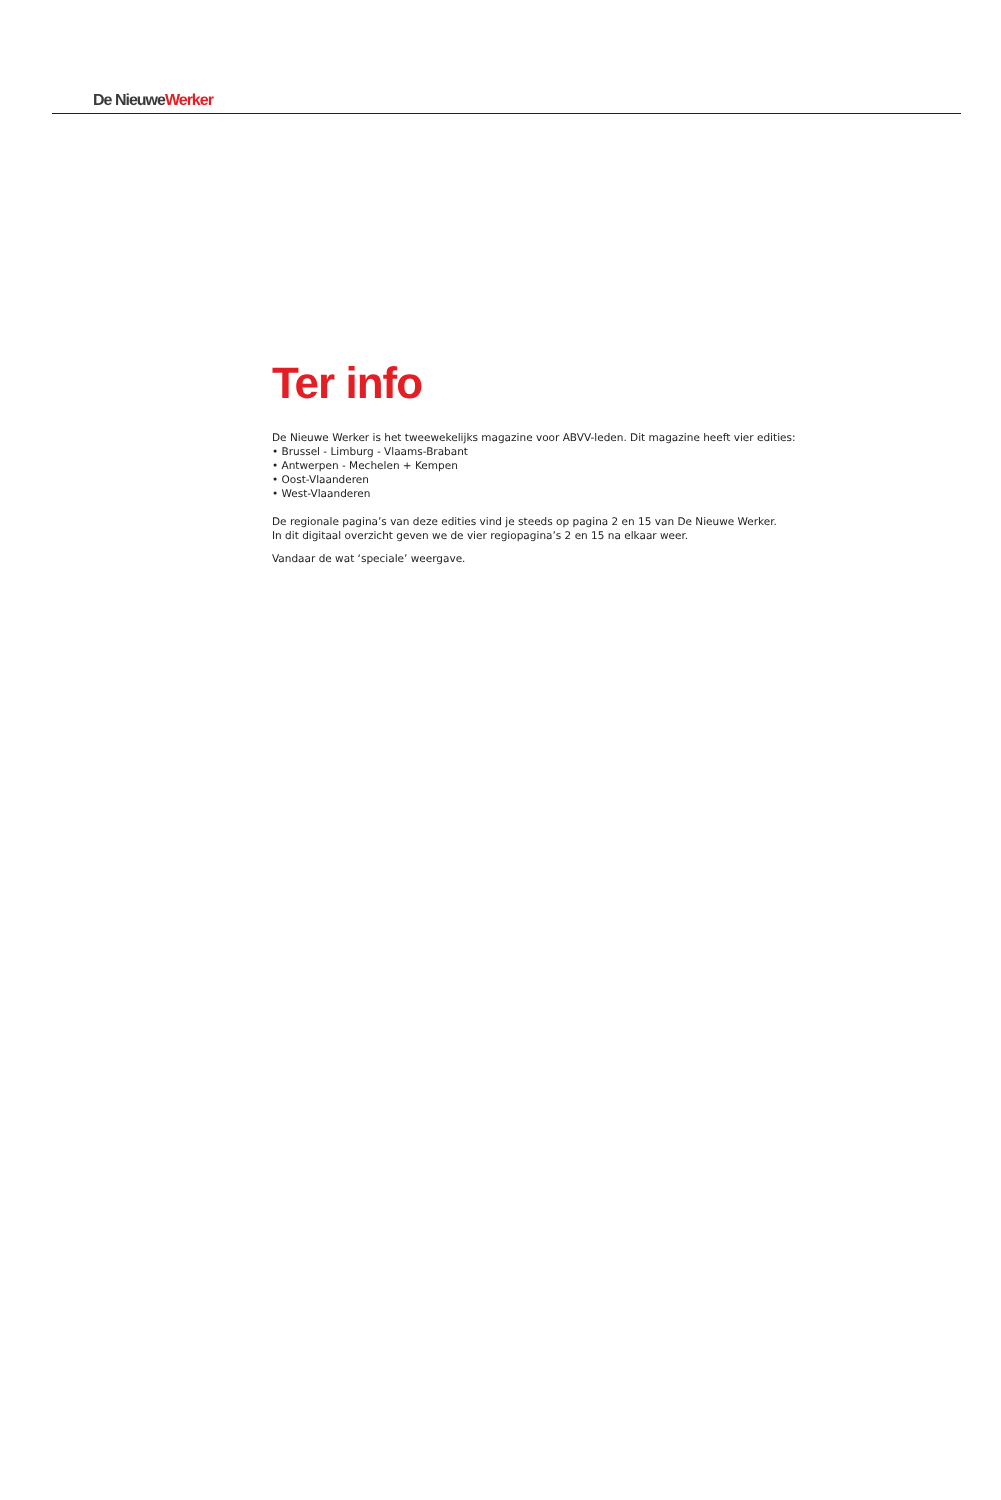De Nieuwe Werker
Ter info
De Nieuwe Werker is het tweewekelijks magazine voor ABVV-leden. Dit magazine heeft vier edities:
• Brussel - Limburg - Vlaams-Brabant
• Antwerpen - Mechelen + Kempen
• Oost-Vlaanderen
• West-Vlaanderen
De regionale pagina’s van deze edities vind je steeds op pagina 2 en 15 van De Nieuwe Werker.
In dit digitaal overzicht geven we de vier regiopagina’s 2 en 15 na elkaar weer.
Vandaar de wat ‘speciale’ weergave.